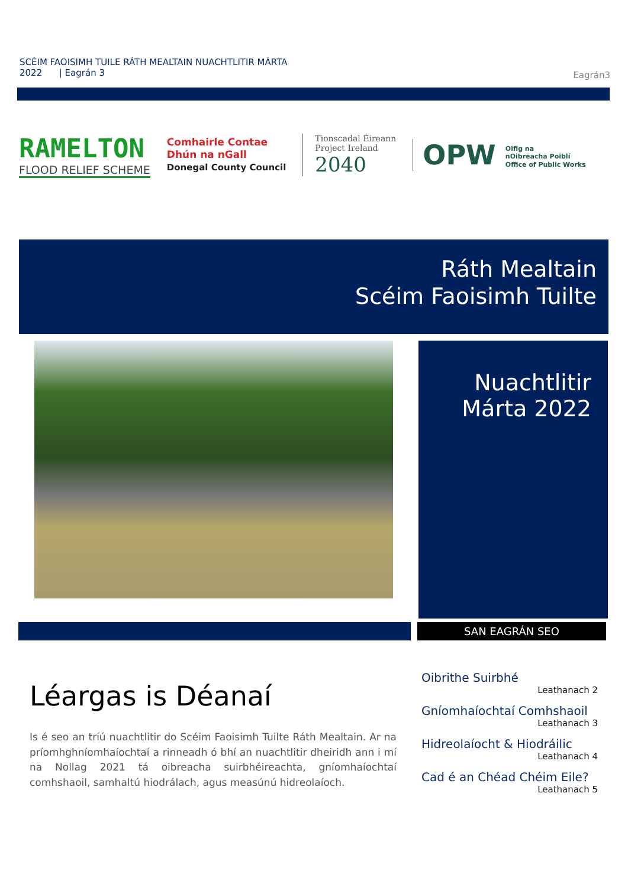SCÉIM FAOISIMH TUILE RÁTH MEALTAIN NUACHTLITIR MÁRTA
2022 | Eagrán 3
Eagrán3
RAMELTON
FLOOD RELIEF SCHEME
Comhairle Contae
Dhún na nGall
Donegal County Council
Tionscadal Éireann
Project Ireland
2040
OPW Oifig na
nOibreacha Poiblí
Office of Public Works
Ráth Mealtain
Scéim Faoisimh Tuilte
Nuachtlitir
Márta 2022
SAN EAGRÁN SEO
Léargas is Déanaí
Is é seo an tríú nuachtlitir do Scéim Faoisimh Tuilte Ráth Mealtain. Ar na príomhghníomhaíochtaí a rinneadh ó bhí an nuachtlitir dheiridh ann i mí na Nollag 2021 tá oibreacha suirbhéireachta, gníomhaíochtaí comhshaoil, samhaltú hiodrálach, agus measúnú hidreolaíoch.
Oibrithe Suirbhé
Leathanach 2
Gníomhaíochtaí Comhshaoil
Leathanach 3
Hidreolaíocht & Hiodráilic
Leathanach 4
Cad é an Chéad Chéim Eile?
Leathanach 5